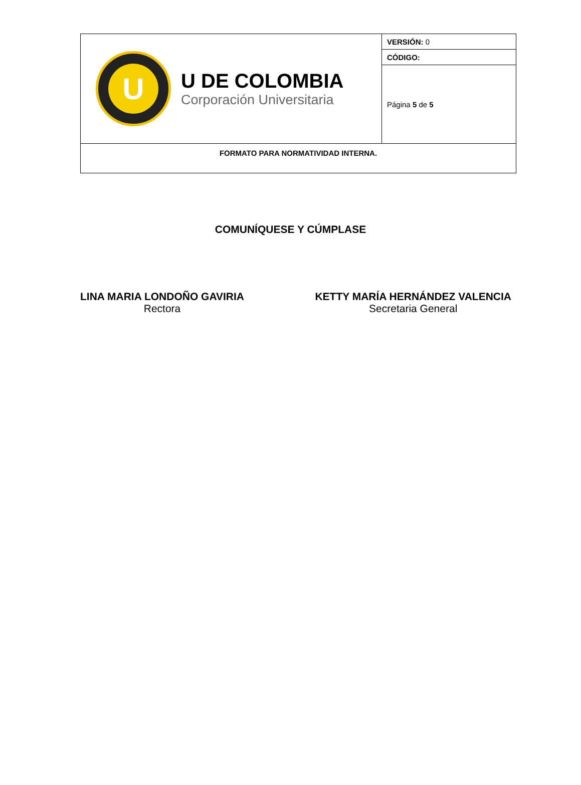| U U DE COLOMBIA Corporación Universitaria | VERSIÓN: 0 |
| | CÓDIGO: |
| | Página 5 de 5 |
| FORMATO PARA NORMATIVIDAD INTERNA. | |
COMUNÍQUESE Y CÚMPLASE
LINA MARIA LONDOÑO GAVIRIA
Rectora
KETTY MARÍA HERNÁNDEZ VALENCIA
Secretaria General